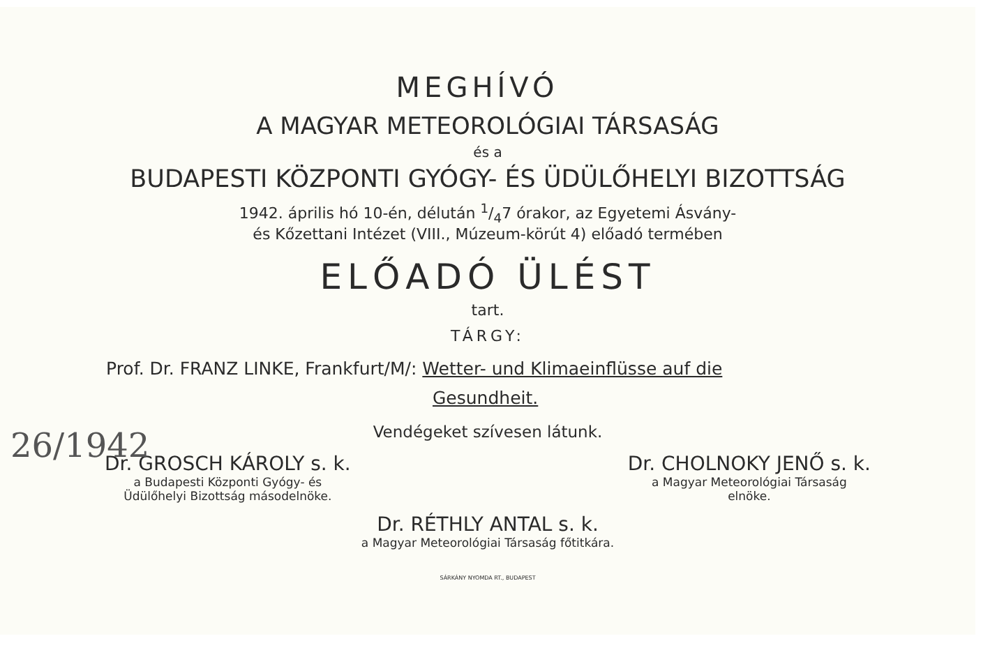26/1942
MEGHÍVÓ
A MAGYAR METEOROLÓGIAI TÁRSASÁG
és a
BUDAPESTI KÖZPONTI GYÓGY- ÉS ÜDÜLŐHELYI BIZOTTSÁG
1942. április hó 10-én, délután 1/47 órakor, az Egyetemi Ásvány-
és Kőzettani Intézet (VIII., Múzeum-körút 4) előadó termében
ELŐADÓ ÜLÉST
tart.
TÁRGY:
Prof. Dr. FRANZ LINKE, Frankfurt/M/: Wetter- und Klimaeinflüsse auf die
Gesundheit.
Vendégeket szívesen látunk.
Dr. GROSCH KÁROLY s. k.
a Budapesti Központi Gyógy- és
Üdülőhelyi Bizottság másodelnöke.
Dr. CHOLNOKY JENŐ s. k.
a Magyar Meteorológiai Társaság
elnöke.
Dr. RÉTHLY ANTAL s. k.
a Magyar Meteorológiai Társaság főtitkára.
SÁRKÁNY NYOMDA RT., BUDAPEST